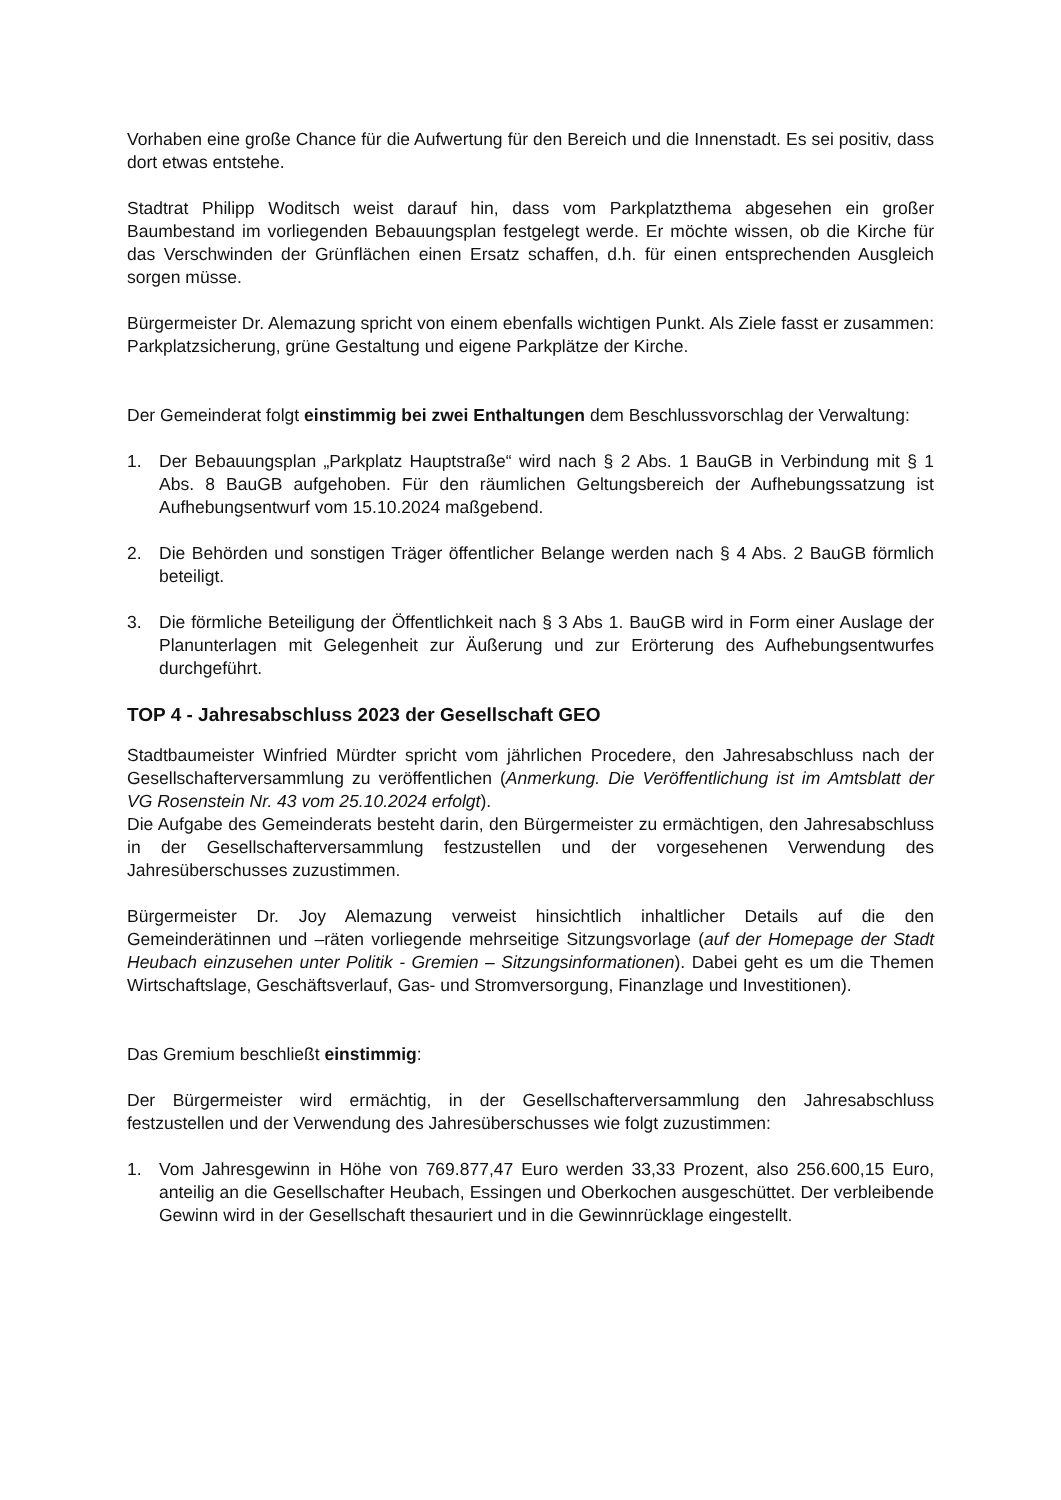Vorhaben eine große Chance für die Aufwertung für den Bereich und die Innenstadt. Es sei positiv, dass dort etwas entstehe.
Stadtrat Philipp Woditsch weist darauf hin, dass vom Parkplatzthema abgesehen ein großer Baumbestand im vorliegenden Bebauungsplan festgelegt werde. Er möchte wissen, ob die Kirche für das Verschwinden der Grünflächen einen Ersatz schaffen, d.h. für einen entsprechenden Ausgleich sorgen müsse.
Bürgermeister Dr. Alemazung spricht von einem ebenfalls wichtigen Punkt. Als Ziele fasst er zusammen: Parkplatzsicherung, grüne Gestaltung und eigene Parkplätze der Kirche.
Der Gemeinderat folgt einstimmig bei zwei Enthaltungen dem Beschlussvorschlag der Verwaltung:
1. Der Bebauungsplan „Parkplatz Hauptstraße“ wird nach § 2 Abs. 1 BauGB in Verbindung mit § 1 Abs. 8 BauGB aufgehoben. Für den räumlichen Geltungsbereich der Aufhebungssatzung ist Aufhebungsentwurf vom 15.10.2024 maßgebend.
2. Die Behörden und sonstigen Träger öffentlicher Belange werden nach § 4 Abs. 2 BauGB förmlich beteiligt.
3. Die förmliche Beteiligung der Öffentlichkeit nach § 3 Abs 1. BauGB wird in Form einer Auslage der Planunterlagen mit Gelegenheit zur Äußerung und zur Erörterung des Aufhebungsentwurfes durchgeführt.
TOP 4 - Jahresabschluss 2023 der Gesellschaft GEO
Stadtbaumeister Winfried Mürdter spricht vom jährlichen Procedere, den Jahresabschluss nach der Gesellschafterversammlung zu veröffentlichen (Anmerkung. Die Veröffentlichung ist im Amtsblatt der VG Rosenstein Nr. 43 vom 25.10.2024 erfolgt).
Die Aufgabe des Gemeinderats besteht darin, den Bürgermeister zu ermächtigen, den Jahresabschluss in der Gesellschafterversammlung festzustellen und der vorgesehenen Verwendung des Jahresüberschusses zuzustimmen.
Bürgermeister Dr. Joy Alemazung verweist hinsichtlich inhaltlicher Details auf die den Gemeinderätinnen und –räten vorliegende mehrseitige Sitzungsvorlage (auf der Homepage der Stadt Heubach einzusehen unter Politik - Gremien – Sitzungsinformationen). Dabei geht es um die Themen Wirtschaftslage, Geschäftsverlauf, Gas- und Stromversorgung, Finanzlage und Investitionen).
Das Gremium beschließt einstimmig:
Der Bürgermeister wird ermächtig, in der Gesellschafterversammlung den Jahresabschluss festzustellen und der Verwendung des Jahresüberschusses wie folgt zuzustimmen:
1. Vom Jahresgewinn in Höhe von 769.877,47 Euro werden 33,33 Prozent, also 256.600,15 Euro, anteilig an die Gesellschafter Heubach, Essingen und Oberkochen ausgeschüttet. Der verbleibende Gewinn wird in der Gesellschaft thesauriert und in die Gewinnrücklage eingestellt.